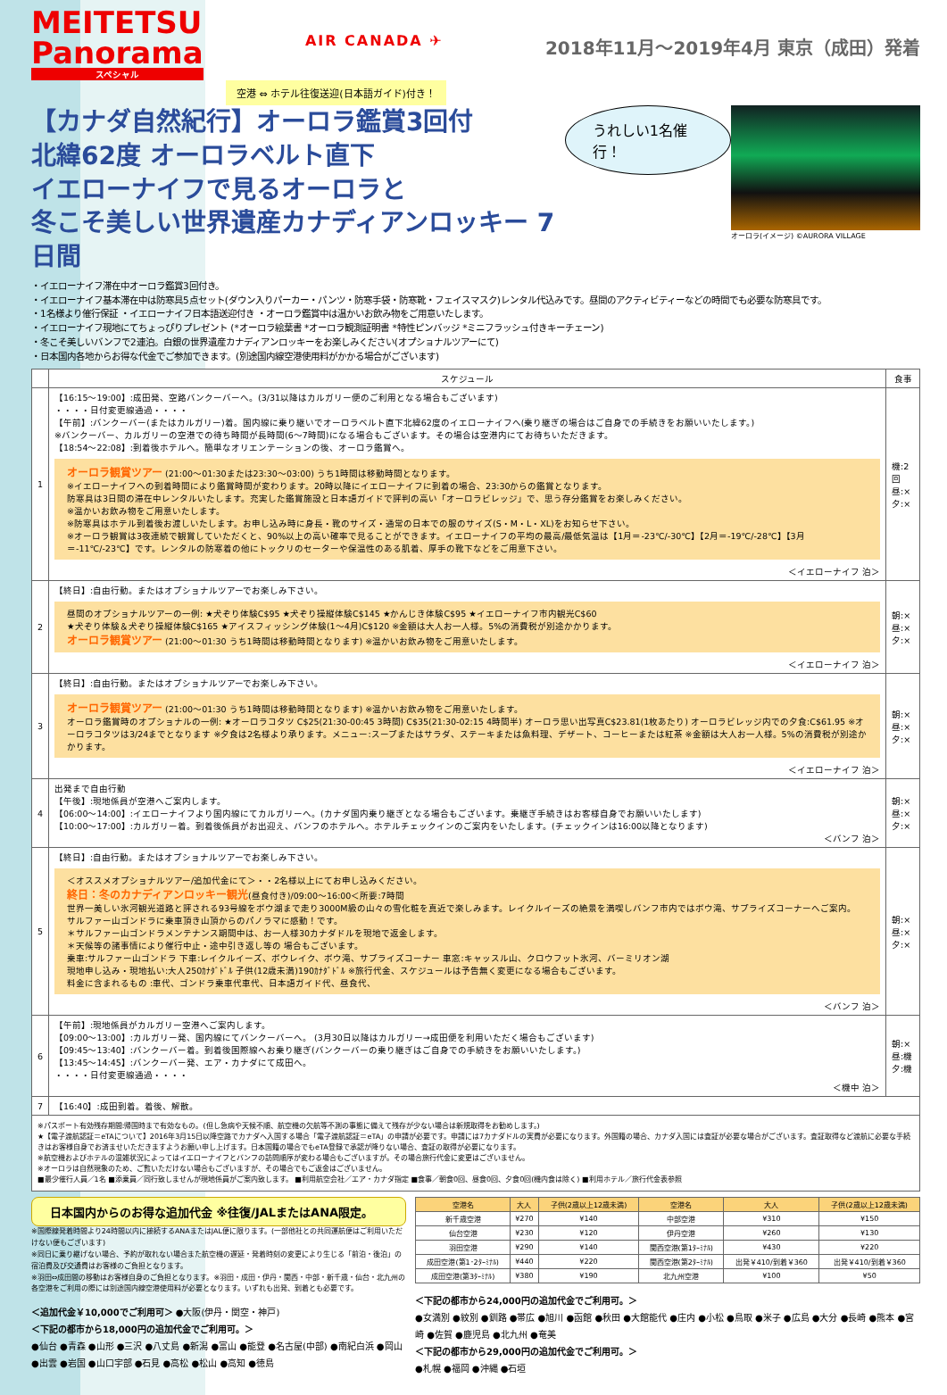MEITETSU
Panorama
スペシャル
AIR CANADA ✈
2018年11月～2019年4月 東京（成田）発着
空港 ⇔ ホテル往復送迎(日本語ガイド)付き！
【カナダ自然紀行】オーロラ鑑賞3回付
北緯62度 オーロラベルト直下
イエローナイフで見るオーロラと
冬こそ美しい世界遺産カナディアンロッキー 7日間
うれしい1名催行！
オーロラ(イメージ) ©AURORA VILLAGE
・イエローナイフ滞在中オーロラ鑑賞3回付き。
・イエローナイフ基本滞在中は防寒具5点セット(ダウン入りパーカー・パンツ・防寒手袋・防寒靴・フェイスマスク)レンタル代込みです。昼間のアクティビティーなどの時間でも必要な防寒具です。
・1名様より催行保証 ・イエローナイフ日本語送迎付き ・オーロラ鑑賞中は温かいお飲み物をご用意いたします。
・イエローナイフ現地にてちょっぴりプレゼント (*オーロラ絵葉書 *オーロラ観測証明書 *特性ピンバッジ *ミニフラッシュ付きキーチェーン)
・冬こそ美しいバンフで2連泊。白銀の世界遺産カナディアンロッキーをお楽しみください(オプショナルツアーにて)
・日本国内各地からお得な代金でご参加できます。(別途国内線空港使用料がかかる場合がございます)
| | スケジュール | 食事 |
| --- | --- | --- |
| 1 | 【16:15～19:00】:成田発、空路バンクーバーへ。(3/31以降はカルガリー便のご利用となる場合もございます) ・・・・日付変更線通過・・・・ 【午前】:バンクーバー(またはカルガリー)着。国内線に乗り継いでオーロラベルト直下北緯62度のイエローナイフへ(乗り継ぎの場合はご自身での手続きをお願いいたします。) ※バンクーバー、カルガリーの空港での待ち時間が長時間(6～7時間)になる場合もございます。その場合は空港内にてお待ちいただきます。 【18:54～22:08】:到着後ホテルへ。簡単なオリエンテーションの後、オーロラ鑑賞へ。 オーロラ観賞ツアー (21:00～01:30または23:30～03:00) うち1時間は移動時間となります。 ※イエローナイフへの到着時間により鑑賞時間が変わります。20時以降にイエローナイフに到着の場合、23:30からの鑑賞となります。 防寒具は3日間の滞在中レンタルいたします。充実した鑑賞施設と日本語ガイドで評判の高い「オーロラビレッジ」で、思う存分鑑賞をお楽しみください。 ※温かいお飲み物をご用意いたします。 ※防寒具はホテル到着後お渡しいたします。お申し込み時に身長・靴のサイズ・通常の日本での服のサイズ(S・M・L・XL)をお知らせ下さい。 ※オーロラ観賞は3夜連続で観賞していただくと、90%以上の高い確率で見ることができます。イエローナイフの平均の最高/最低気温は【1月＝-23℃/-30℃】【2月＝-19℃/-28℃】【3月＝-11℃/-23℃】です。レンタルの防寒着の他にトックリのセーターや保温性のある肌着、厚手の靴下などをご用意下さい。 ＜イエローナイフ 泊＞ | 機:2回 昼:× 夕:× |
| 2 | 【終日】:自由行動。またはオプショナルツアーでお楽しみ下さい。 昼間のオプショナルツアーの一例: ★犬ぞり体験C$95 ★犬ぞり操縦体験C$145 ★かんじき体験C$95 ★イエローナイフ市内観光C$60 ★犬ぞり体験＆犬ぞり操縦体験C$165 ★アイスフィッシング体験(1～4月)C$120 ※金額は大人お一人様。5%の消費税が別途かかります。 オーロラ観賞ツアー (21:00～01:30 うち1時間は移動時間となります) ※温かいお飲み物をご用意いたします。 ＜イエローナイフ 泊＞ | 朝:× 昼:× 夕:× |
| 3 | 【終日】:自由行動。またはオプショナルツアーでお楽しみ下さい。 オーロラ観賞ツアー (21:00～01:30 うち1時間は移動時間となります) ※温かいお飲み物をご用意いたします。 オーロラ鑑賞時のオプショナルの一例: ★オーロラコタツ C$25(21:30-00:45 3時間) C$35(21:30-02:15 4時間半) オーロラ思い出写真C$23.81(1枚あたり) オーロラビレッジ内での夕食:C$61.95 ※オーロラコタツは3/24までとなります ※夕食は2名様より承ります。メニュー:スープまたはサラダ、ステーキまたは魚料理、デザート、コーヒーまたは紅茶 ※金額は大人お一人様。5%の消費税が別途かかります。 ＜イエローナイフ 泊＞ | 朝:× 昼:× 夕:× |
| 4 | 出発まで自由行動 【午後】:現地係員が空港へご案内します。 【06:00～14:00】:イエローナイフより国内線にてカルガリーへ。(カナダ国内乗り継ぎとなる場合もございます。乗継ぎ手続きはお客様自身でお願いいたします) 【10:00～17:00】:カルガリー着。到着後係員がお出迎え、バンフのホテルへ。ホテルチェックインのご案内をいたします。(チェックインは16:00以降となります) ＜バンフ 泊＞ | 朝:× 昼:× 夕:× |
| 5 | 【終日】:自由行動。またはオプショナルツアーでお楽しみ下さい。 ＜オススメオプショナルツアー/追加代金にて＞・・2名様以上にてお申し込みください。 終日：冬のカナディアンロッキー観光 (昼食付き)/09:00～16:00＜所要:7時間 世界一美しい氷河観光道路と評される93号線をボウ湖まで走り3000M級の山々の雪化粧を真近で楽しみます。レイクルイーズの絶景を満喫しバンフ市内ではボウ滝、サプライズコーナーへご案内。 サルファー山ゴンドラに乗車頂き山頂からのパノラマに感動！です。 ＊サルファー山ゴンドラメンテナンス期間中は、お一人様30カナダドルを現地で返金します。 ＊天候等の諸事情により催行中止・途中引き返し等の 場合もございます。 乗車:サルファー山ゴンドラ 下車:レイクルイーズ、ボウレイク、ボウ滝、サプライズコーナー 車窓:キャッスル山、クロウフット氷河、バーミリオン湖 現地申し込み・現地払い:大人250ｶﾅﾀﾞﾄﾞﾙ 子供(12歳未満)190ｶﾅﾀﾞﾄﾞﾙ ※旅行代金、スケジュールは予告無く変更になる場合もございます。 料金に含まれるもの :車代、ゴンドラ乗車代車代、日本語ガイド代、昼食代、 ＜バンフ 泊＞ | 朝:× 昼:× 夕:× |
| 6 | 【午前】:現地係員がカルガリー空港へご案内します。 【09:00～13:00】:カルガリー発、国内線にてバンクーバーへ。 (3月30日以降はカルガリー→成田便を利用いただく場合もございます) 【09:45～13:40】:バンクーバー着。到着後国際線へお乗り継ぎ(バンクーバーの乗り継ぎはご自身での手続きをお願いいたします。) 【13:45～14:45】:バンクーバー発、エア・カナダにて成田へ。 ・・・・日付変更線通過・・・・ ＜機中 泊＞ | 朝:× 昼:機 夕:機 |
| 7 | 【16:40】:成田到着。着後、解散。 | |
| ※パスポート有効残存期間:帰国時まで有効なもの。(但し急病や天候不順、航空機の欠航等不測の事態に備えて残存が少ない場合は新規取得をお勧めします。) ★【電子渡航認証＝eTAについて】2016年3月15日以降空路でカナダへ入国する場合「電子渡航認証＝eTA」の申請が必要です。申請には7カナダドルの実費が必要になります。外国籍の場合、カナダ入国には査証が必要な場合がございます。査証取得など渡航に必要な手続きはお客様自身でお済ませいただきますようお願い申し上げます。日本国籍の場合でもeTA登録で承認が降りない場合、査証の取得が必要になります。 ※航空機およびホテルの混雑状況によってはイエローナイフとバンフの訪問順序が変わる場合もございますが。その場合旅行代金に変更はございません。 ※オーロラは自然現象のため、ご覧いただけない場合もございますが、その場合でもご返金はございません。 ■最少催行人員／1名 ■添乗員／同行致しませんが現地係員がご案内致します。 ■利用航空会社／エア・カナダ指定 ■食事／朝食0回、昼食0回、夕食0回(機内食は除く) ■利用ホテル／旅行代金表参照 | | |
日本国内からのお得な追加代金 ※往復/JALまたはANA限定。
※国際線発着時間より24時間以内に接続するANAまたはJAL便に限ります。(一部他社との共同運航便はご利用いただけない便もございます)
※同日に乗り継げない場合、予約が取れない場合また航空機の遅延・発着時刻の変更により生じる「前泊・後泊」の宿泊費及び交通費はお客様のご負担となります。
※羽田⇔成田間の移動はお客様自身のご負担となります。※羽田・成田・伊丹・関西・中部・新千歳・仙台・北九州の各空港をご利用の際には別途国内線空港使用料が必要となります。いずれも出発、到着とも必要です。
＜追加代金￥10,000でご利用可＞ ●大阪(伊丹・関空・神戸)
＜下記の都市から18,000円の追加代金でご利用可。＞
●仙台 ●青森 ●山形 ●三沢 ●八丈島 ●新潟 ●富山 ●能登 ●名古屋(中部) ●南紀白浜 ●岡山 ●出雲 ●岩国 ●山口宇部 ●石見 ●高松 ●松山 ●高知 ●徳島
| 空港名 | 大人 | 子供(2歳以上12歳未満) | 空港名 | 大人 | 子供(2歳以上12歳未満) |
| --- | --- | --- | --- | --- | --- |
| 新千歳空港 | ¥270 | ¥140 | 中部空港 | ¥310 | ¥150 |
| 仙台空港 | ¥230 | ¥120 | 伊丹空港 | ¥260 | ¥130 |
| 羽田空港 | ¥290 | ¥140 | 関西空港(第1ﾀｰﾐﾅﾙ) | ¥430 | ¥220 |
| 成田空港(第1･2ﾀｰﾐﾅﾙ) | ¥440 | ¥220 | 関西空港(第2ﾀｰﾐﾅﾙ) | 出発￥410/到着￥360 | 出発￥410/到着￥360 |
| 成田空港(第3ﾀｰﾐﾅﾙ) | ¥380 | ¥190 | 北九州空港 | ¥100 | ¥50 |
＜下記の都市から24,000円の追加代金でご利用可。＞
●女満別 ●紋別 ●釧路 ●帯広 ●旭川 ●函館 ●秋田 ●大館能代 ●庄内 ●小松 ●鳥取 ●米子 ●広島 ●大分 ●長崎 ●熊本 ●宮崎 ●佐賀 ●鹿児島 ●北九州 ●奄美
＜下記の都市から29,000円の追加代金でご利用可。＞
●札幌 ●福岡 ●沖縄 ●石垣